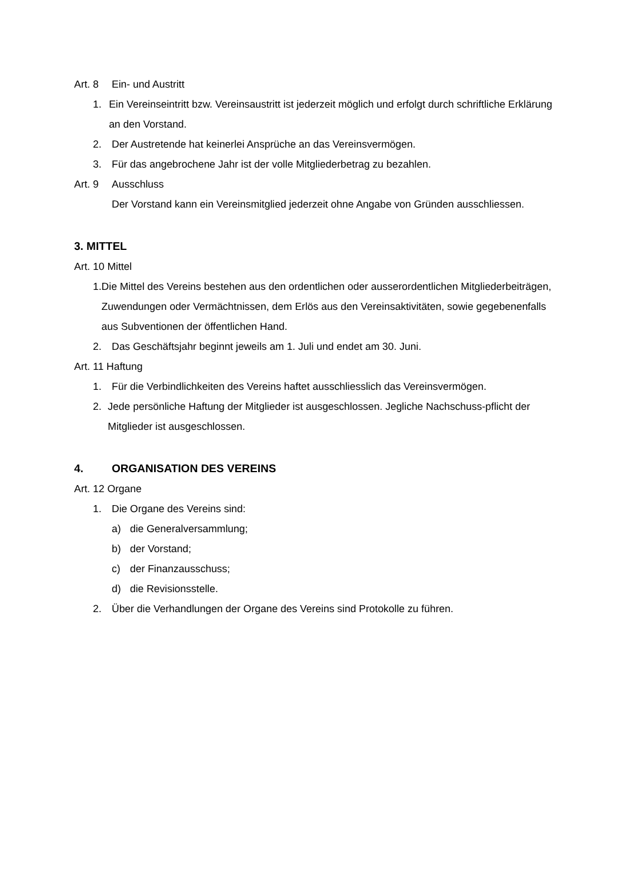Art. 8 Ein- und Austritt
1. Ein Vereinseintritt bzw. Vereinsaustritt ist jederzeit möglich und erfolgt durch schriftliche Erklärung an den Vorstand.
2. Der Austretende hat keinerlei Ansprüche an das Vereinsvermögen.
3. Für das angebrochene Jahr ist der volle Mitgliederbetrag zu bezahlen.
Art. 9 Ausschluss
Der Vorstand kann ein Vereinsmitglied jederzeit ohne Angabe von Gründen ausschliessen.
3. MITTEL
Art. 10 Mittel
1. Die Mittel des Vereins bestehen aus den ordentlichen oder ausserordentlichen Mitgliederbeiträgen, Zuwendungen oder Vermächtnissen, dem Erlös aus den Vereinsaktivitäten, sowie gegebenenfalls aus Subventionen der öffentlichen Hand.
2. Das Geschäftsjahr beginnt jeweils am 1. Juli und endet am 30. Juni.
Art. 11 Haftung
1. Für die Verbindlichkeiten des Vereins haftet ausschliesslich das Vereinsvermögen.
2. Jede persönliche Haftung der Mitglieder ist ausgeschlossen. Jegliche Nachschuss-pflicht der Mitglieder ist ausgeschlossen.
4. ORGANISATION DES VEREINS
Art. 12 Organe
1. Die Organe des Vereins sind:
a) die Generalversammlung;
b) der Vorstand;
c) der Finanzausschuss;
d) die Revisionsstelle.
2. Über die Verhandlungen der Organe des Vereins sind Protokolle zu führen.